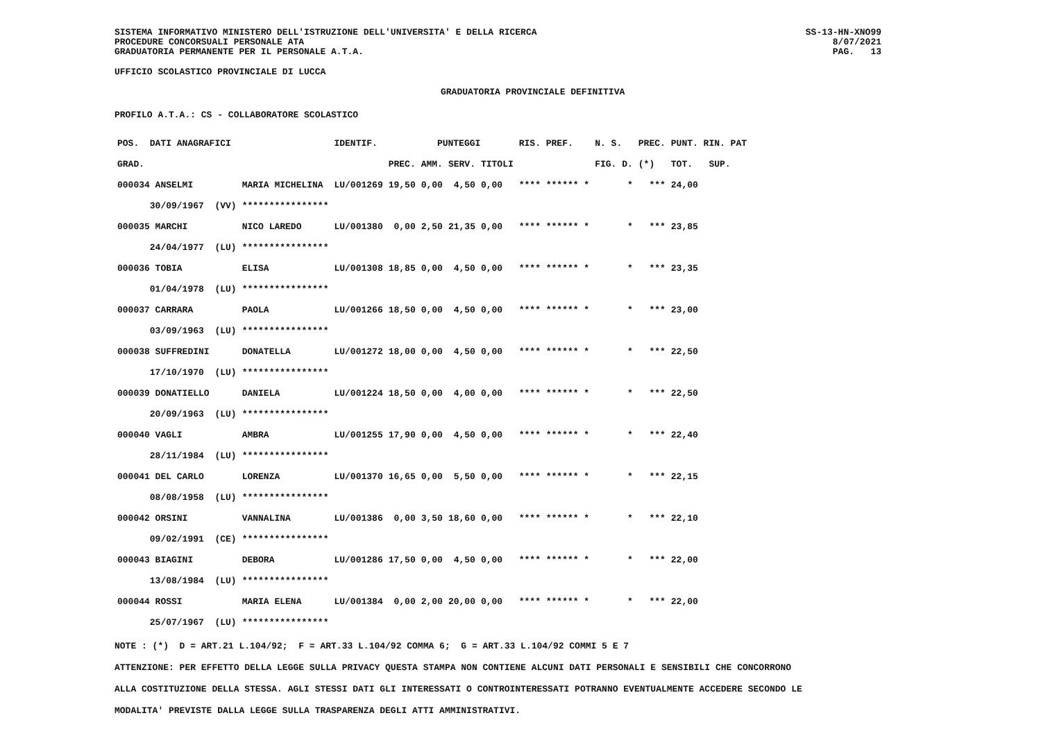SISTEMA INFORMATIVO MINISTERO DELL'ISTRUZIONE DELL'UNIVERSITA' E DELLA RICERCA
PROCEDURE CONCORSUALI PERSONALE ATA
GRADUATORIA PERMANENTE PER IL PERSONALE A.T.A.
SS-13-HN-XNO99
8/07/2021
PAG. 13
UFFICIO SCOLASTICO PROVINCIALE DI LUCCA
GRADUATORIA PROVINCIALE DEFINITIVA
PROFILO A.T.A.: CS - COLLABORATORE SCOLASTICO
| POS. DATI ANAGRAFICI | | IDENTIF. | PUNTEGGI | | | | RIS. PREF. | N. S. | PREC. | PUNT. RIN. PAT |
| --- | --- | --- | --- | --- | --- | --- | --- | --- | --- | --- |
| GRAD. | | | PREC. | AMM. | SERV. | TITOLI | | FIG. D. | (*) | TOT. SUP. |
| 000034 ANSELMI | MARIA MICHELINA | LU/001269 | 19,50 | 0,00 | 4,50 | 0,00 | **** ****** * | * | *** | 24,00 |
| 30/09/1967 (VV) | **************** | | | | | | | | | |
| 000035 MARCHI | NICO LAREDO | LU/001380 | 0,00 | 2,50 | 21,35 | 0,00 | **** ****** * | * | *** | 23,85 |
| 24/04/1977 (LU) | **************** | | | | | | | | | |
| 000036 TOBIA | ELISA | LU/001308 | 18,85 | 0,00 | 4,50 | 0,00 | **** ****** * | * | *** | 23,35 |
| 01/04/1978 (LU) | **************** | | | | | | | | | |
| 000037 CARRARA | PAOLA | LU/001266 | 18,50 | 0,00 | 4,50 | 0,00 | **** ****** * | * | *** | 23,00 |
| 03/09/1963 (LU) | **************** | | | | | | | | | |
| 000038 SUFFREDINI | DONATELLA | LU/001272 | 18,00 | 0,00 | 4,50 | 0,00 | **** ****** * | * | *** | 22,50 |
| 17/10/1970 (LU) | **************** | | | | | | | | | |
| 000039 DONATIELLO | DANIELA | LU/001224 | 18,50 | 0,00 | 4,00 | 0,00 | **** ****** * | * | *** | 22,50 |
| 20/09/1963 (LU) | **************** | | | | | | | | | |
| 000040 VAGLI | AMBRA | LU/001255 | 17,90 | 0,00 | 4,50 | 0,00 | **** ****** * | * | *** | 22,40 |
| 28/11/1984 (LU) | **************** | | | | | | | | | |
| 000041 DEL CARLO | LORENZA | LU/001370 | 16,65 | 0,00 | 5,50 | 0,00 | **** ****** * | * | *** | 22,15 |
| 08/08/1958 (LU) | **************** | | | | | | | | | |
| 000042 ORSINI | VANNALINA | LU/001386 | 0,00 | 3,50 | 18,60 | 0,00 | **** ****** * | * | *** | 22,10 |
| 09/02/1991 (CE) | **************** | | | | | | | | | |
| 000043 BIAGINI | DEBORA | LU/001286 | 17,50 | 0,00 | 4,50 | 0,00 | **** ****** * | * | *** | 22,00 |
| 13/08/1984 (LU) | **************** | | | | | | | | | |
| 000044 ROSSI | MARIA ELENA | LU/001384 | 0,00 | 2,00 | 20,00 | 0,00 | **** ****** * | * | *** | 22,00 |
| 25/07/1967 (LU) | **************** | | | | | | | | | |
NOTE : (*) D = ART.21 L.104/92; F = ART.33 L.104/92 COMMA 6; G = ART.33 L.104/92 COMMI 5 E 7
ATTENZIONE: PER EFFETTO DELLA LEGGE SULLA PRIVACY QUESTA STAMPA NON CONTIENE ALCUNI DATI PERSONALI E SENSIBILI CHE CONCORRONO
ALLA COSTITUZIONE DELLA STESSA. AGLI STESSI DATI GLI INTERESSATI O CONTROINTERESSATI POTRANNO EVENTUALMENTE ACCEDERE SECONDO LE
MODALITA' PREVISTE DALLA LEGGE SULLA TRASPARENZA DEGLI ATTI AMMINISTRATIVI.